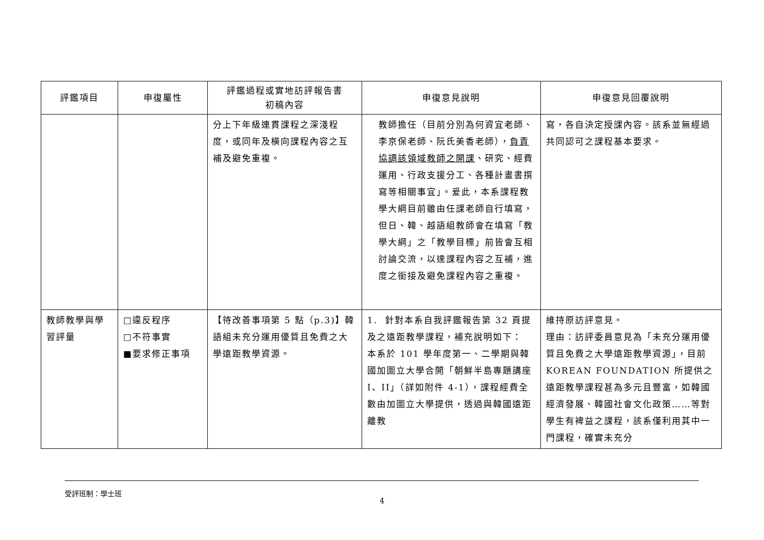| 評鑑項目 | 申復屬性 | 評鑑過程或實地訪評報告書 初稿內容 | 申復意見說明 | 申復意見回覆說明 |
| --- | --- | --- | --- | --- |
| | | 分上下年級連貫課程之深淺程度，或同年及橫向課程內容之互補及避免重複。 | 教師擔任（目前分別為何資宜老師、李京保老師、阮氏美香老師）， 負責協調該領域教師之開課 、研究、經費運用、行政支援分工、各種計畫書撰寫等相關事宜」。爰此，本系課程教學大綱目前雖由任課老師自行填寫，但日、韓、越語組教師會在填寫「教學大綱」之「教學目標」前皆會互相討論交流，以達課程內容之互補，進度之銜接及避免課程內容之重複。 | 寫，各自決定授課內容。該系並無經過共同認可之課程基本要求。 |
| 教師教學與學習評量 | □違反程序 □不符事實 ■要求修正事項 | 【待改善事項第 5 點（p.3)】韓語組未充分運用優質且免費之大學遠距教學資源。 | 1. 針對本系自我評鑑報告第 32 頁提及之遠距教學課程，補充說明如下： 本系於 101 學年度第一、二學期與韓國加圖立大學合開「朝鮮半島專題講座 I、II」（詳如附件 4-1），課程經費全數由加圖立大學提供，透過與韓國遠距離教 | 維持原訪評意見。 理由：訪評委員意見為「未充分運用優質且免費之大學遠距教學資源」，目前 KOREAN FOUNDATION 所提供之遠距教學課程甚為多元且豐富，如韓國經濟發展、韓國社會文化政策……等對學生有裨益之課程，該系僅利用其中一門課程，確實未充分 |
受評班制：學士班
4